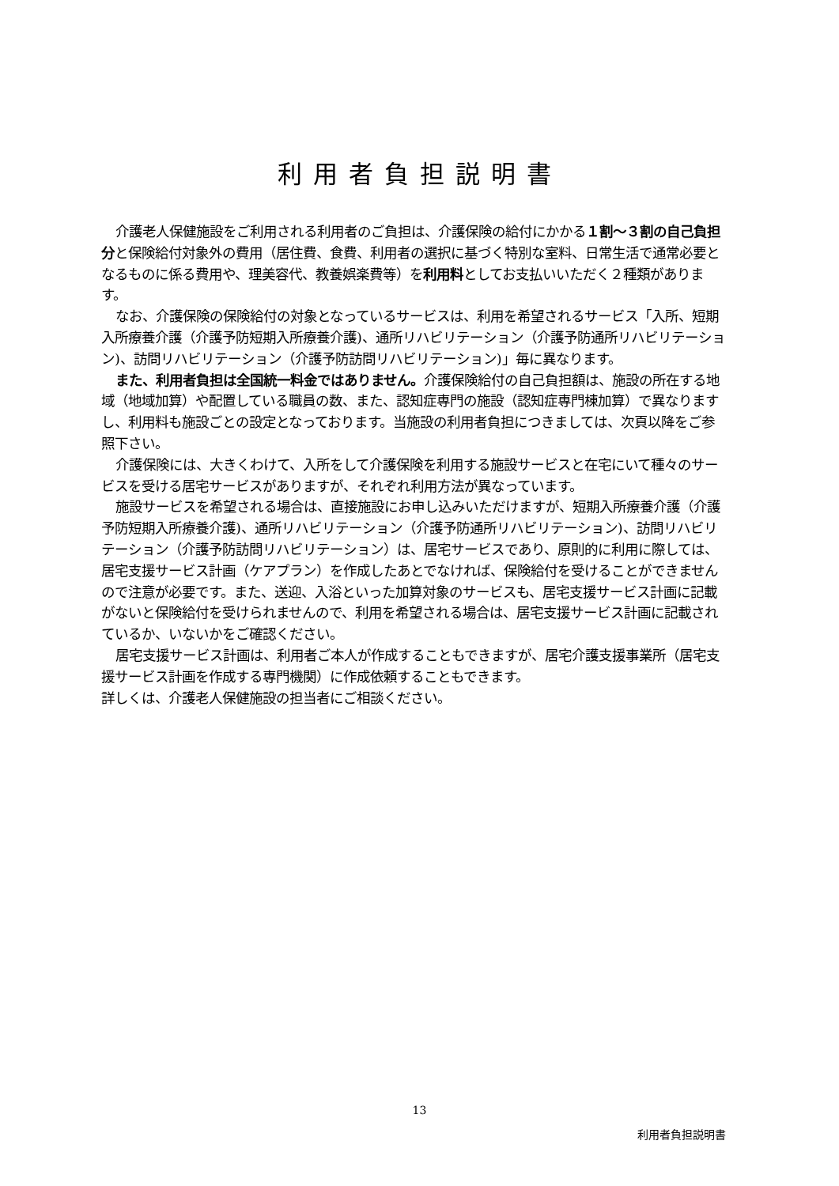利用者負担説明書
介護老人保健施設をご利用される利用者のご負担は、介護保険の給付にかかる１割～３割の自己負担分と保険給付対象外の費用（居住費、食費、利用者の選択に基づく特別な室料、日常生活で通常必要となるものに係る費用や、理美容代、教養娯楽費等）を利用料としてお支払いいただく２種類があります。
なお、介護保険の保険給付の対象となっているサービスは、利用を希望されるサービス「入所、短期入所療養介護（介護予防短期入所療養介護)、通所リハビリテーション（介護予防通所リハビリテーション)、訪問リハビリテーション（介護予防訪問リハビリテーション)」毎に異なります。
また、利用者負担は全国統一料金ではありません。介護保険給付の自己負担額は、施設の所在する地域（地域加算）や配置している職員の数、また、認知症専門の施設（認知症専門棟加算）で異なりますし、利用料も施設ごとの設定となっております。当施設の利用者負担につきましては、次頁以降をご参照下さい。
介護保険には、大きくわけて、入所をして介護保険を利用する施設サービスと在宅にいて種々のサービスを受ける居宅サービスがありますが、それぞれ利用方法が異なっています。
施設サービスを希望される場合は、直接施設にお申し込みいただけますが、短期入所療養介護（介護予防短期入所療養介護)、通所リハビリテーション（介護予防通所リハビリテーション)、訪問リハビリテーション（介護予防訪問リハビリテーション）は、居宅サービスであり、原則的に利用に際しては、居宅支援サービス計画（ケアプラン）を作成したあとでなければ、保険給付を受けることができませんので注意が必要です。また、送迎、入浴といった加算対象のサービスも、居宅支援サービス計画に記載がないと保険給付を受けられませんので、利用を希望される場合は、居宅支援サービス計画に記載されているか、いないかをご確認ください。
居宅支援サービス計画は、利用者ご本人が作成することもできますが、居宅介護支援事業所（居宅支援サービス計画を作成する専門機関）に作成依頼することもできます。
詳しくは、介護老人保健施設の担当者にご相談ください。
13
利用者負担説明書